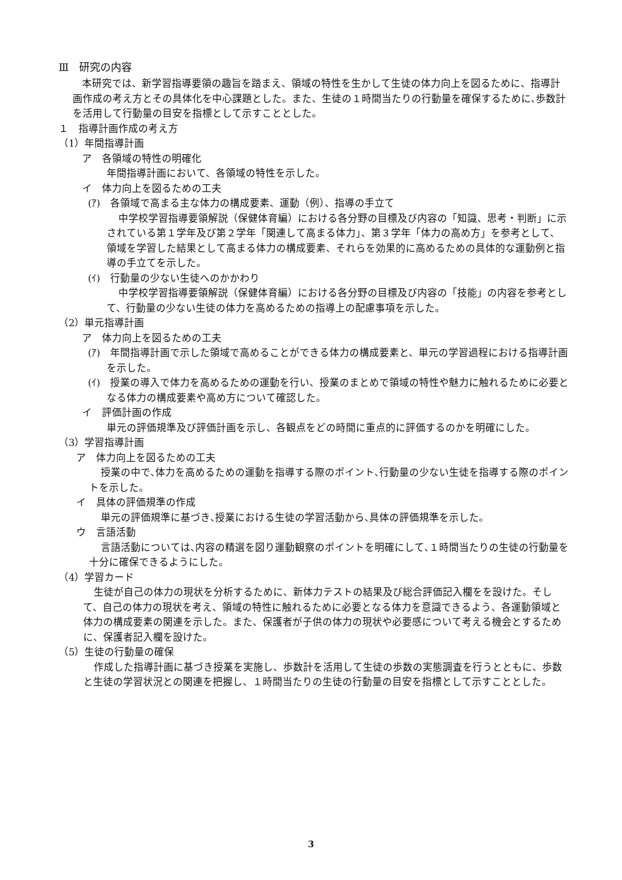Ⅲ　研究の内容
本研究では、新学習指導要領の趣旨を踏まえ、領域の特性を生かして生徒の体力向上を図るために、指導計画作成の考え方とその具体化を中心課題とした。また、生徒の１時間当たりの行動量を確保するために､歩数計を活用して行動量の目安を指標として示すこととした。
１　指導計画作成の考え方
（1）年間指導計画
ア　各領域の特性の明確化
年間指導計画において、各領域の特性を示した。
イ　体力向上を図るための工夫
(ｱ)　各領域で高まる主な体力の構成要素、運動（例）、指導の手立て
中学校学習指導要領解説（保健体育編）における各分野の目標及び内容の「知識、思考・判断」に示されている第１学年及び第２学年「関連して高まる体力」、第３学年「体力の高め方」を参考として、領域を学習した結果として高まる体力の構成要素、それらを効果的に高めるための具体的な運動例と指導の手立てを示した。
(ｲ)　行動量の少ない生徒へのかかわり
中学校学習指導要領解説（保健体育編）における各分野の目標及び内容の「技能」の内容を参考として、行動量の少ない生徒の体力を高めるための指導上の配慮事項を示した。
（2）単元指導計画
ア　体力向上を図るための工夫
(ｱ)　年間指導計画で示した領域で高めることができる体力の構成要素と、単元の学習過程における指導計画を示した。
(ｲ)　授業の導入で体力を高めるための運動を行い、授業のまとめで領域の特性や魅力に触れるために必要となる体力の構成要素や高め方について確認した。
イ　評価計画の作成
単元の評価規準及び評価計画を示し、各観点をどの時間に重点的に評価するのかを明確にした。
（3）学習指導計画
ア　体力向上を図るための工夫
授業の中で､体力を高めるための運動を指導する際のポイント､行動量の少ない生徒を指導する際のポイントを示した。
イ　具体の評価規準の作成
単元の評価規準に基づき､授業における生徒の学習活動から､具体の評価規準を示した。
ウ　言語活動
言語活動については､内容の精選を図り運動観察のポイントを明確にして､１時間当たりの生徒の行動量を十分に確保できるようにした。
（4）学習カード
生徒が自己の体力の現状を分析するために、新体力テストの結果及び総合評価記入欄をを設けた。そして、自己の体力の現状を考え、領域の特性に触れるために必要となる体力を意識できるよう、各運動領域と体力の構成要素の関連を示した。また、保護者が子供の体力の現状や必要感について考える機会とするために、保護者記入欄を設けた。
（5）生徒の行動量の確保
作成した指導計画に基づき授業を実施し、歩数計を活用して生徒の歩数の実態調査を行うとともに、歩数と生徒の学習状況との関連を把握し、１時間当たりの生徒の行動量の目安を指標として示すこととした。
3